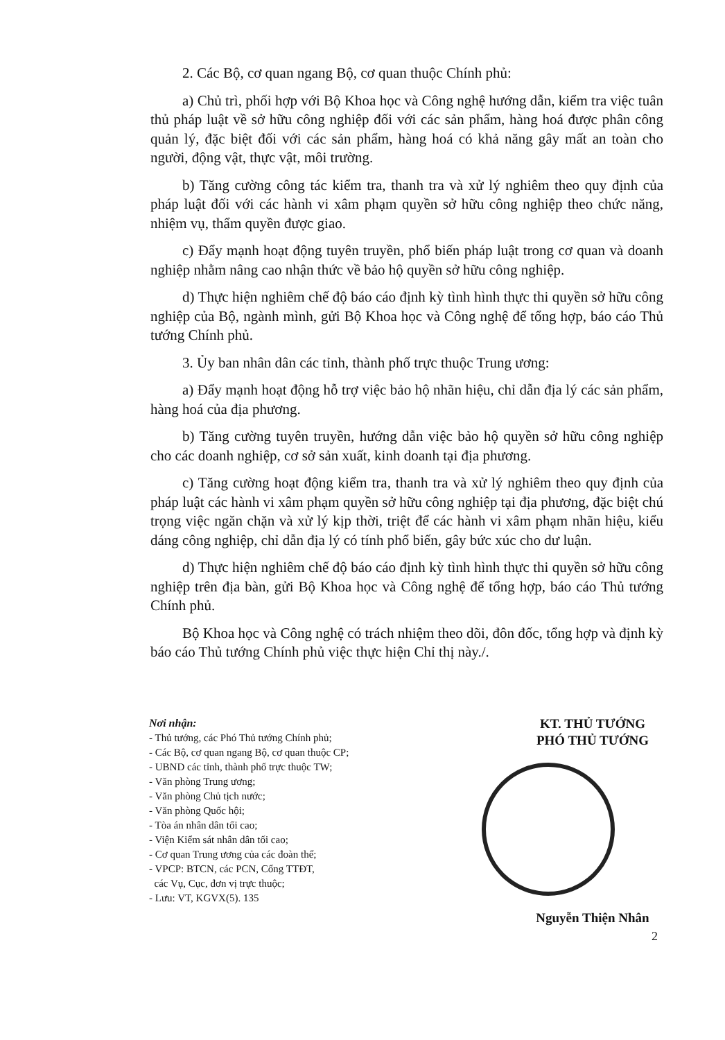2. Các Bộ, cơ quan ngang Bộ, cơ quan thuộc Chính phủ:
a) Chủ trì, phối hợp với Bộ Khoa học và Công nghệ hướng dẫn, kiểm tra việc tuân thủ pháp luật về sở hữu công nghiệp đối với các sản phẩm, hàng hoá được phân công quản lý, đặc biệt đối với các sản phẩm, hàng hoá có khả năng gây mất an toàn cho người, động vật, thực vật, môi trường.
b) Tăng cường công tác kiểm tra, thanh tra và xử lý nghiêm theo quy định của pháp luật đối với các hành vi xâm phạm quyền sở hữu công nghiệp theo chức năng, nhiệm vụ, thẩm quyền được giao.
c) Đẩy mạnh hoạt động tuyên truyền, phổ biến pháp luật trong cơ quan và doanh nghiệp nhằm nâng cao nhận thức về bảo hộ quyền sở hữu công nghiệp.
d) Thực hiện nghiêm chế độ báo cáo định kỳ tình hình thực thi quyền sở hữu công nghiệp của Bộ, ngành mình, gửi Bộ Khoa học và Công nghệ để tổng hợp, báo cáo Thủ tướng Chính phủ.
3. Ủy ban nhân dân các tỉnh, thành phố trực thuộc Trung ương:
a) Đẩy mạnh hoạt động hỗ trợ việc bảo hộ nhãn hiệu, chỉ dẫn địa lý các sản phẩm, hàng hoá của địa phương.
b) Tăng cường tuyên truyền, hướng dẫn việc bảo hộ quyền sở hữu công nghiệp cho các doanh nghiệp, cơ sở sản xuất, kinh doanh tại địa phương.
c) Tăng cường hoạt động kiểm tra, thanh tra và xử lý nghiêm theo quy định của pháp luật các hành vi xâm phạm quyền sở hữu công nghiệp tại địa phương, đặc biệt chú trọng việc ngăn chặn và xử lý kịp thời, triệt để các hành vi xâm phạm nhãn hiệu, kiểu dáng công nghiệp, chỉ dẫn địa lý có tính phổ biến, gây bức xúc cho dư luận.
d) Thực hiện nghiêm chế độ báo cáo định kỳ tình hình thực thi quyền sở hữu công nghiệp trên địa bàn, gửi Bộ Khoa học và Công nghệ để tổng hợp, báo cáo Thủ tướng Chính phủ.
Bộ Khoa học và Công nghệ có trách nhiệm theo dõi, đôn đốc, tổng hợp và định kỳ báo cáo Thủ tướng Chính phủ việc thực hiện Chỉ thị này./.
Nơi nhận:
- Thủ tướng, các Phó Thủ tướng Chính phủ;
- Các Bộ, cơ quan ngang Bộ, cơ quan thuộc CP;
- UBND các tỉnh, thành phố trực thuộc TW;
- Văn phòng Trung ương;
- Văn phòng Chủ tịch nước;
- Văn phòng Quốc hội;
- Tòa án nhân dân tối cao;
- Viện Kiểm sát nhân dân tối cao;
- Cơ quan Trung ương của các đoàn thể;
- VPCP: BTCN, các PCN, Cổng TTĐT,
các Vụ, Cục, đơn vị trực thuộc;
- Lưu: VT, KGVX(5). 135
KT. THỦ TƯỚNG
PHÓ THỦ TƯỚNG
Nguyễn Thiện Nhân
2